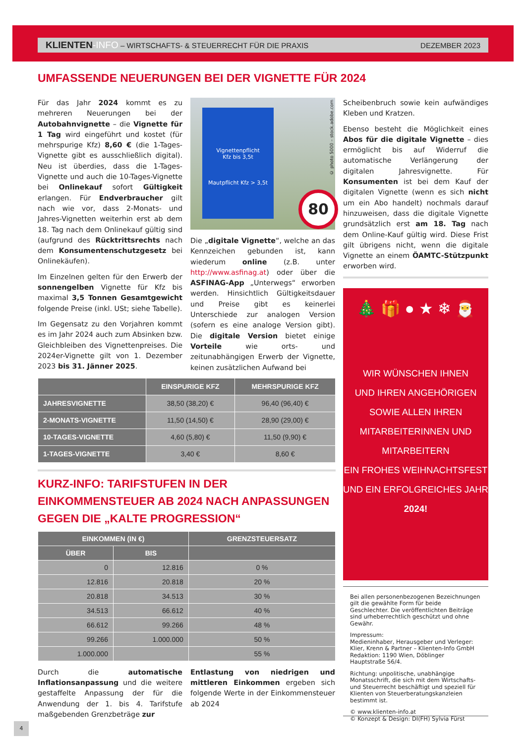KLIENTEN-INFO – WIRTSCHAFTS- & STEUERRECHT FÜR DIE PRAXIS DEZEMBER 2023
UMFASSENDE NEUERUNGEN BEI DER VIGNETTE FÜR 2024
Für das Jahr 2024 kommt es zu mehreren Neuerungen bei der Autobahnvignette – die Vignette für 1 Tag wird eingeführt und kostet (für mehrspurige Kfz) 8,60 € (die 1-Tages-Vignette gibt es ausschließlich digital). Neu ist überdies, dass die 1-Tages-Vignette und auch die 10-Tages-Vignette bei Onlinekauf sofort Gültigkeit erlangen. Für Endverbraucher gilt nach wie vor, dass 2-Monats- und Jahres-Vignetten weiterhin erst ab dem 18. Tag nach dem Onlinekauf gültig sind (aufgrund des Rücktrittsrechts nach dem Konsumentenschutzgesetz bei Onlinekäufen).
Im Einzelnen gelten für den Erwerb der sonnengelben Vignette für Kfz bis maximal 3,5 Tonnen Gesamtgewicht folgende Preise (inkl. USt; siehe Tabelle).
Im Gegensatz zu den Vorjahren kommt es im Jahr 2024 auch zum Absinken bzw. Gleichbleiben des Vignettenpreises. Die 2024er-Vignette gilt von 1. Dezember 2023 bis 31. Jänner 2025.
Vignettenpflicht
Kfz bis 3,5t
Mautpflicht Kfz > 3,5t
80
© photo 5000 – stock.adobe.com
Die „digitale Vignette“, welche an das Kennzeichen gebunden ist, kann wiederum online (z.B. unter http://www.asfinag.at) oder über die ASFINAG-App „Unterwegs“ erworben werden. Hinsichtlich Gültigkeitsdauer und Preise gibt es keinerlei Unterschiede zur analogen Version (sofern es eine analoge Version gibt). Die digitale Version bietet einige Vorteile wie orts- und zeitunabhängigen Erwerb der Vignette, keinen zusätzlichen Aufwand bei
| | EINSPURIGE KFZ | MEHRSPURIGE KFZ |
| --- | --- | --- |
| JAHRESVIGNETTE | 38,50 (38,20) € | 96,40 (96,40) € |
| 2-MONATS-VIGNETTE | 11,50 (14,50) € | 28,90 (29,00) € |
| 10-TAGES-VIGNETTE | 4,60 (5,80) € | 11,50 (9,90) € |
| 1-TAGES-VIGNETTE | 3,40 € | 8,60 € |
KURZ-INFO: TARIFSTUFEN IN DER EINKOMMENSTEUER AB 2024 NACH ANPASSUNGEN GEGEN DIE „KALTE PROGRESSION“
| EINKOMMEN (IN €) | | GRENZSTEUERSATZ |
| --- | --- | --- |
| ÜBER | BIS | |
| 0 | 12.816 | 0 % |
| 12.816 | 20.818 | 20 % |
| 20.818 | 34.513 | 30 % |
| 34.513 | 66.612 | 40 % |
| 66.612 | 99.266 | 48 % |
| 99.266 | 1.000.000 | 50 % |
| 1.000.000 | | 55 % |
Durch die automatische Inflationsanpassung und die weitere gestaffelte Anpassung der für die Anwendung der 1. bis 4. Tarifstufe maßgebenden Grenzbeträge zur
Entlastung von niedrigen und mittleren Einkommen ergeben sich folgende Werte in der Einkommensteuer ab 2024
Scheibenbruch sowie kein aufwändiges Kleben und Kratzen.
Ebenso besteht die Möglichkeit eines Abos für die digitale Vignette – dies ermöglicht bis auf Widerruf die automatische Verlängerung der digitalen Jahresvignette. Für Konsumenten ist bei dem Kauf der digitalen Vignette (wenn es sich nicht um ein Abo handelt) nochmals darauf hinzuweisen, dass die digitale Vignette grundsätzlich erst am 18. Tag nach dem Online-Kauf gültig wird. Diese Frist gilt übrigens nicht, wenn die digitale Vignette an einem ÖAMTC-Stützpunkt erworben wird.
🎄 🎁 ● ★ ❄ 🎅
WIR WÜNSCHEN IHNEN
UND IHREN ANGEHÖRIGEN
SOWIE ALLEN IHREN
MITARBEITERINNEN UND
MITARBEITERN
EIN FROHES WEIHNACHTSFEST
UND EIN ERFOLGREICHES JAHR
2024!
Bei allen personenbezogenen Bezeichnungen gilt die gewählte Form für beide Geschlechter. Die veröffentlichten Beiträge sind urheberrechtlich geschützt und ohne Gewähr.
Impressum:
Medieninhaber, Herausgeber und Verleger:
Klier, Krenn & Partner – Klienten-Info GmbH
Redaktion: 1190 Wien, Döblinger Hauptstraße 56/4.
Richtung: unpolitische, unabhängige Monatsschrift, die sich mit dem Wirtschafts- und Steuerrecht beschäftigt und speziell für Klienten von Steuerberatungskanzleien bestimmt ist.
© www.klienten-info.at
© Konzept & Design: DI(FH) Sylvia Fürst
4